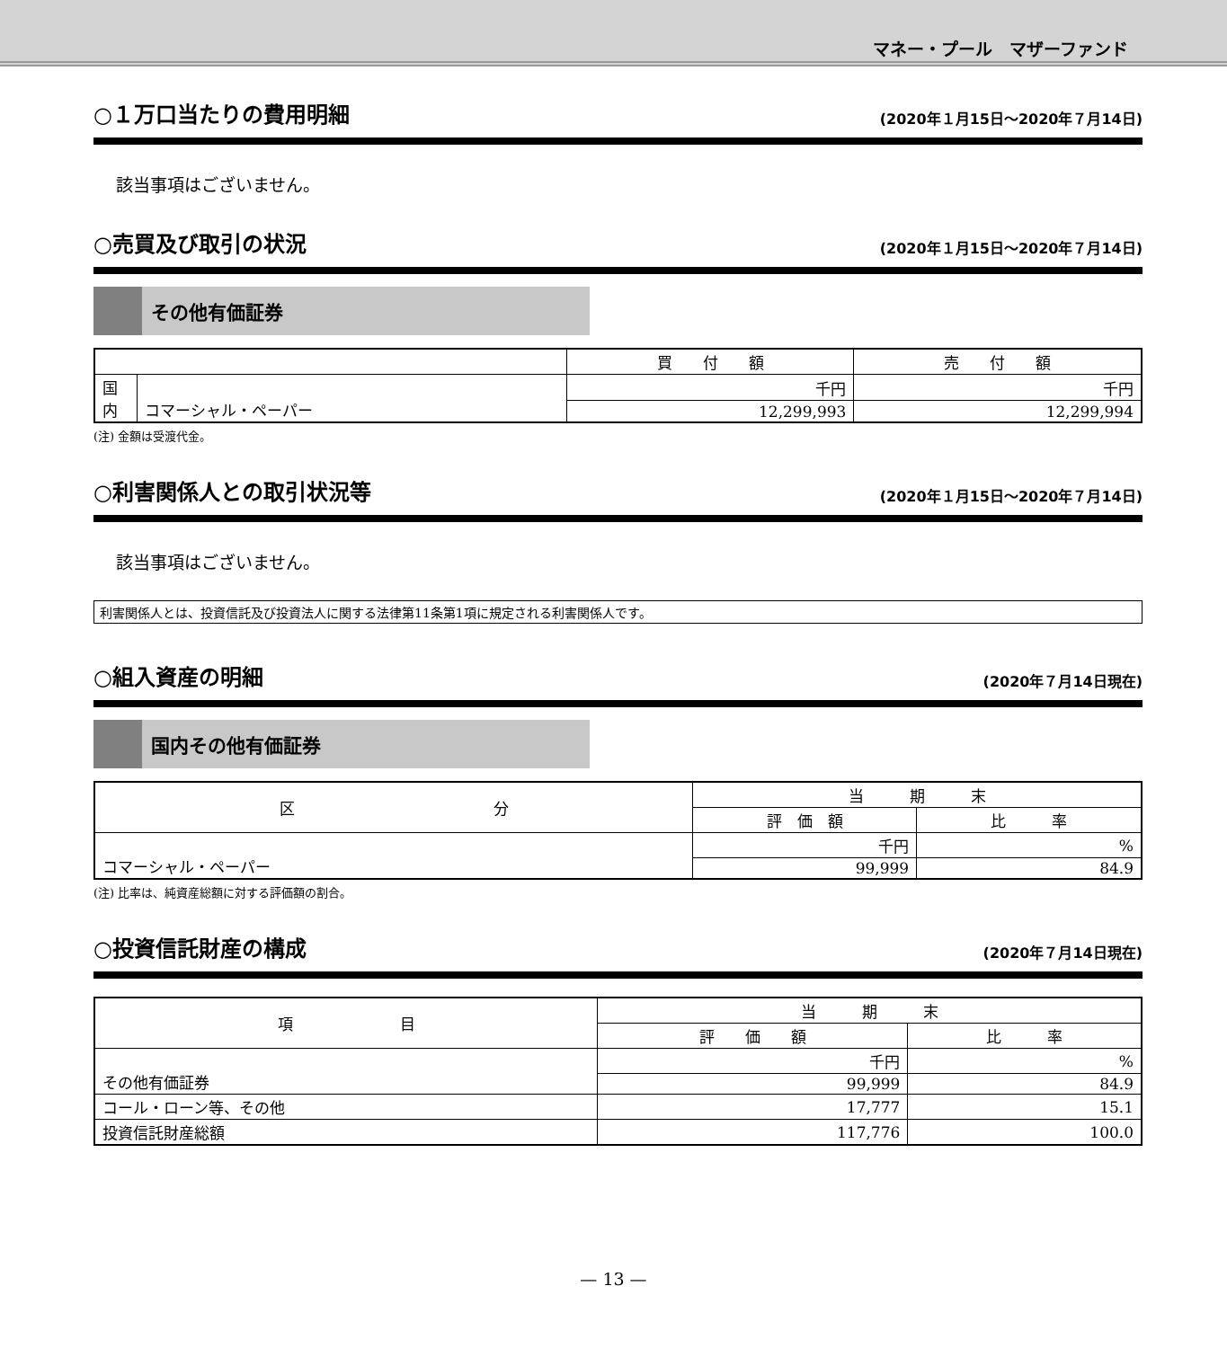マネー・プール　マザーファンド
○１万口当たりの費用明細 (2020年１月15日～2020年７月14日)
該当事項はございません。
○売買及び取引の状況 (2020年１月15日～2020年７月14日)
その他有価証券
| | | 買 付 額 | 売 付 額 |
| --- | --- | --- | --- |
| 国 内 | コマーシャル・ペーパー | 千円 | 千円 |
| | | 12,299,993 | 12,299,994 |
(注) 金額は受渡代金。
○利害関係人との取引状況等 (2020年１月15日～2020年７月14日)
該当事項はございません。
利害関係人とは、投資信託及び投資法人に関する法律第11条第1項に規定される利害関係人です。
○組入資産の明細 (2020年７月14日現在)
国内その他有価証券
| 区 分 | 当 期 末 | |
| --- | --- | --- |
| | 評 価 額 | 比 率 |
| コマーシャル・ペーパー | 千円 | % |
| | 99,999 | 84.9 |
(注) 比率は、純資産総額に対する評価額の割合。
○投資信託財産の構成 (2020年７月14日現在)
| 項 目 | 当 期 末 | |
| --- | --- | --- |
| | 評 価 額 | 比 率 |
| その他有価証券 | 千円 | % |
| | 99,999 | 84.9 |
| コール・ローン等、その他 | 17,777 | 15.1 |
| 投資信託財産総額 | 117,776 | 100.0 |
— 13 —